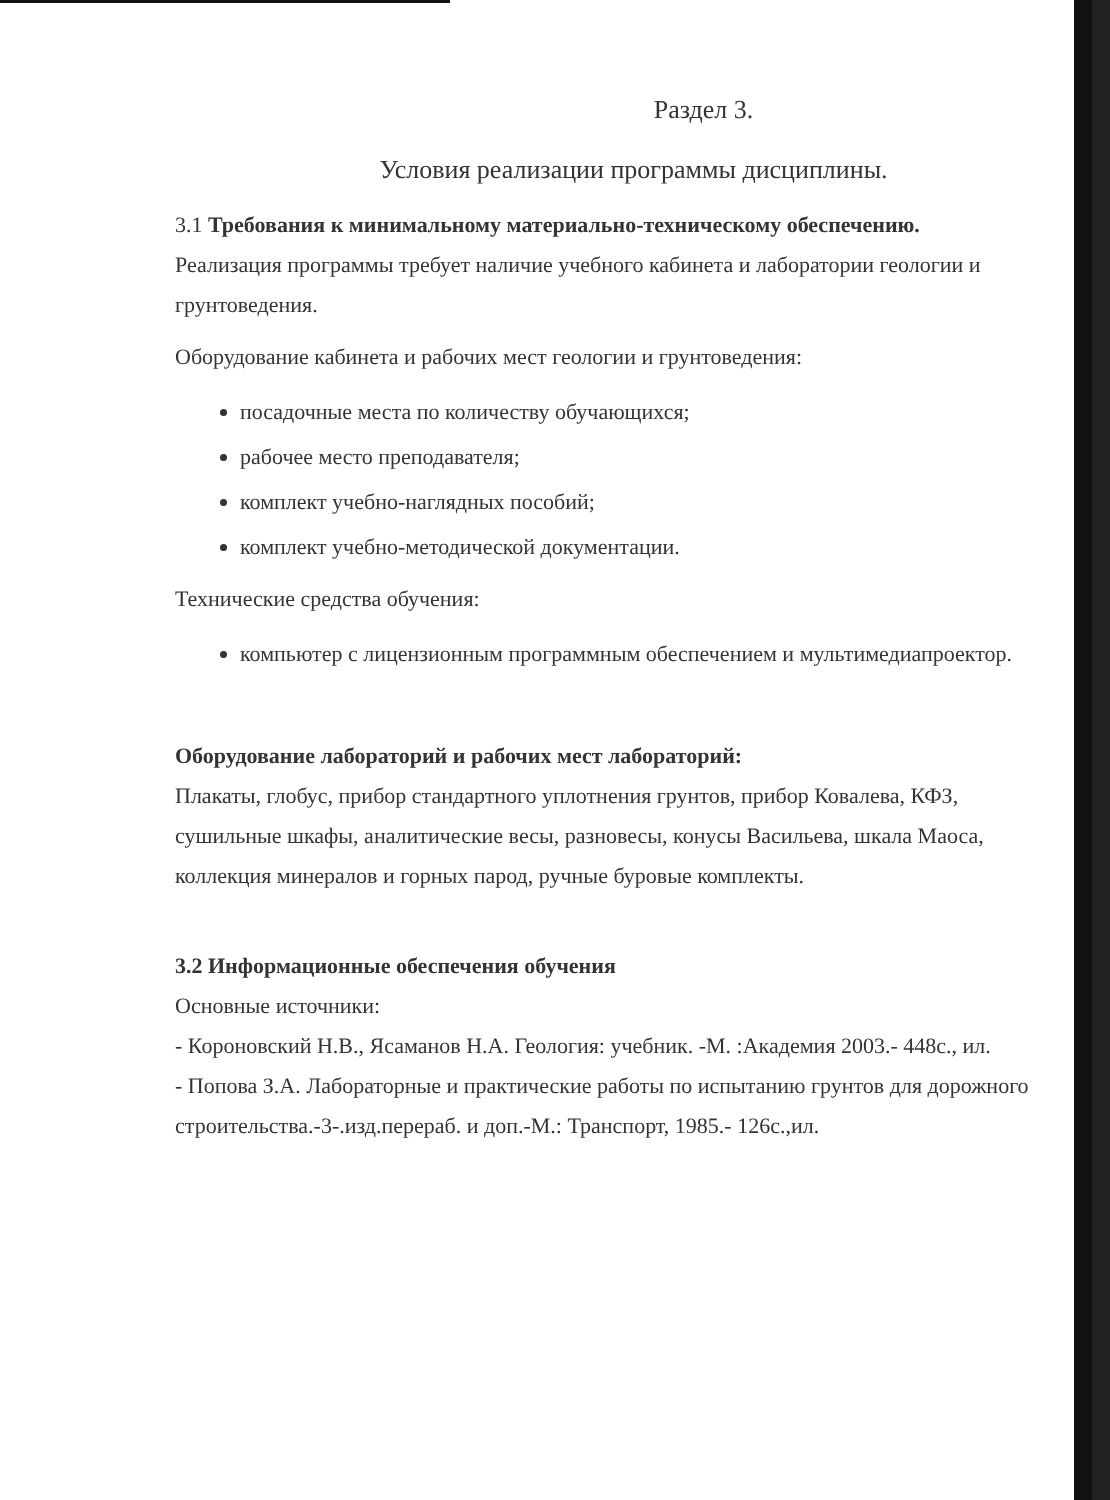Раздел 3.
Условия реализации программы дисциплины.
3.1 Требования к минимальному материально-техническому обеспечению.
Реализация программы требует наличие учебного кабинета и лаборатории геологии и грунтоведения.
Оборудование кабинета и рабочих мест геологии и грунтоведения:
посадочные места по количеству обучающихся;
рабочее место преподавателя;
комплект учебно-наглядных пособий;
комплект учебно-методической документации.
Технические средства обучения:
компьютер с лицензионным программным обеспечением и мультимедиапроектор.
Оборудование лабораторий и рабочих мест лабораторий:
Плакаты, глобус, прибор стандартного уплотнения грунтов, прибор Ковалева, КФЗ, сушильные шкафы, аналитические весы, разновесы, конусы Васильева, шкала Маоса, коллекция минералов и горных парод, ручные буровые комплекты.
3.2 Информационные обеспечения обучения
Основные источники:
- Короновский Н.В., Ясаманов Н.А. Геология: учебник. -М. :Академия 2003.- 448с., ил.
- Попова З.А. Лабораторные и практические работы по испытанию грунтов для дорожного строительства.-3-.изд.перераб. и доп.-М.: Транспорт, 1985.- 126с.,ил.